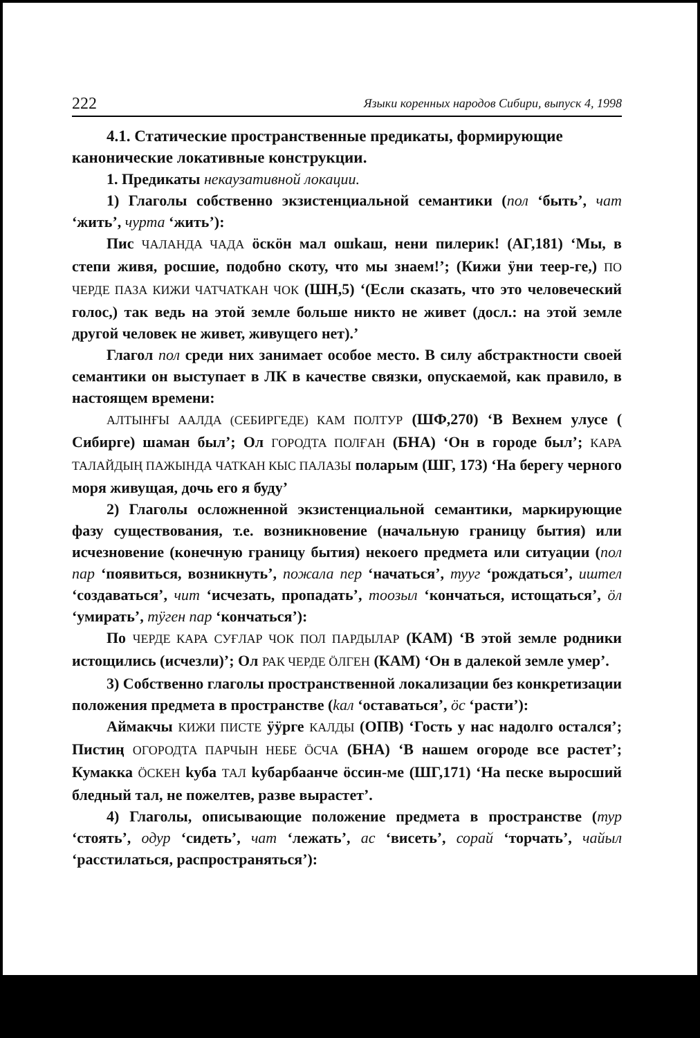222 Языки коренных народов Сибири, выпуск 4, 1998
4.1. Статические пространственные предикаты, формирующие канонические локативные конструкции.
1. Предикаты некаузативной локации.
1) Глаголы собственно экзистенциальной семантики (пол ‘быть’, чат ‘жить’, чурта ‘жить’):
Пис ЧАЛАНДА ЧАДА öскöн мал ошkаш, нени пилерик! (АГ,181) ‘Мы, в степи живя, росшие, подобно скоту, что мы знаем!’; (Кижи ÿни теер-ге,) ПО ЧЕРДЕ ПАЗА КИЖИ ЧАТЧАТКАН ЧОК (ШН,5) ‘(Если сказать, что это человеческий голос,) так ведь на этой земле больше никто не живет (досл.: на этой земле другой человек не живет, живущего нет).’
Глагол пол среди них занимает особое место. В силу абстрактности своей семантики он выступает в ЛК в качестве связки, опускаемой, как правило, в настоящем времени:
АЛТЫНҒЫ ААЛДА (СЕБИРГЕДЕ) КАМ ПОЛТУР (ШФ,270) ‘В Вехнем улусе ( Сибирге) шаман был’; Ол ГОРОДТА ПОЛҒАН (БНА) ‘Он в городе был’; КАРА ТАЛАЙДЫҢ ПАЖЫНДА ЧАТКАН КЫС ПАЛАЗЫ поларым (ШГ, 173) ‘На берегу черного моря живущая, дочь его я буду’
2) Глаголы осложненной экзистенциальной семантики, маркирующие фазу существования, т.е. возникновение (начальную границу бытия) или исчезновение (конечную границу бытия) некоего предмета или ситуации (пол пар ‘появиться, возникнуть’, пожала пер ‘начаться’, тууг ‘рождаться’, иштел ‘создаваться’, чит ‘исчезать, пропадать’, тоозыл ‘кончаться, истощаться’, öл ‘умирать’, тÿген пар ‘кончаться’):
По ЧЕРДЕ КАРА СУҒЛАР ЧОК ПОЛ ПАРДЫЛАР (КАМ) ‘В этой земле родники истощились (исчезли)’; Ол РАК ЧЕРДЕ ÖЛГЕН (КАМ) ‘Он в далекой земле умер’.
3) Собственно глаголы пространственной локализации без конкретизации положения предмета в пространстве (kал ‘оставаться’, öс ‘расти’):
Аймакчы КИЖИ ПИСТЕ ÿÿрге КАЛДЫ (ОПВ) ‘Гость у нас надолго остался’; Пистиң ОГОРОДТА ПАРЧЫН НЕБЕ ÖСЧА (БНА) ‘В нашем огороде все растет’; Кумакка ÖСКЕН kуба ТАЛ kубарбаанче öссин-ме (ШГ,171) ‘На песке выросший бледный тал, не пожелтев, разве вырастет’.
4) Глаголы, описывающие положение предмета в пространстве (тур ‘стоять’, одур ‘сидеть’, чат ‘лежать’, ас ‘висеть’, сорай ‘торчать’, чайыл ‘расстилаться, распространяться’):